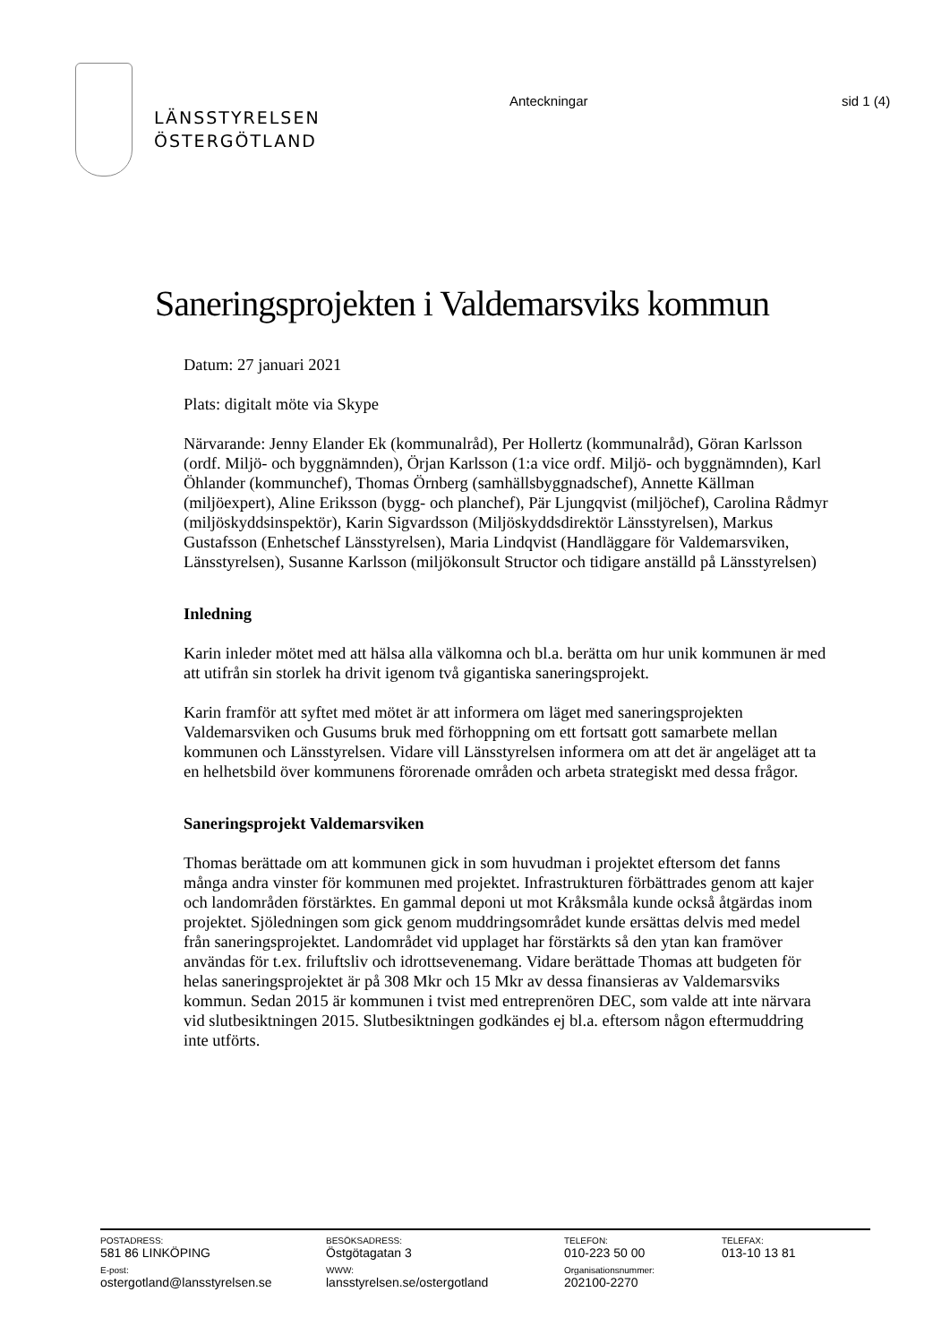LÄNSSTYRELSEN
ÖSTERGÖTLAND
Anteckningar sid 1 (4)
Saneringsprojekten i Valdemarsviks kommun
Datum: 27 januari 2021
Plats: digitalt möte via Skype
Närvarande: Jenny Elander Ek (kommunalråd), Per Hollertz (kommunalråd), Göran Karlsson (ordf. Miljö- och byggnämnden), Örjan Karlsson (1:a vice ordf. Miljö- och byggnämnden), Karl Öhlander (kommunchef), Thomas Örnberg (samhällsbyggnadschef), Annette Källman (miljöexpert), Aline Eriksson (bygg- och planchef), Pär Ljungqvist (miljöchef), Carolina Rådmyr (miljöskyddsinspektör), Karin Sigvardsson (Miljöskyddsdirektör Länsstyrelsen), Markus Gustafsson (Enhetschef Länsstyrelsen), Maria Lindqvist (Handläggare för Valdemarsviken, Länsstyrelsen), Susanne Karlsson (miljökonsult Structor och tidigare anställd på Länsstyrelsen)
Inledning
Karin inleder mötet med att hälsa alla välkomna och bl.a. berätta om hur unik kommunen är med att utifrån sin storlek ha drivit igenom två gigantiska saneringsprojekt.
Karin framför att syftet med mötet är att informera om läget med saneringsprojekten Valdemarsviken och Gusums bruk med förhoppning om ett fortsatt gott samarbete mellan kommunen och Länsstyrelsen. Vidare vill Länsstyrelsen informera om att det är angeläget att ta en helhetsbild över kommunens förorenade områden och arbeta strategiskt med dessa frågor.
Saneringsprojekt Valdemarsviken
Thomas berättade om att kommunen gick in som huvudman i projektet eftersom det fanns många andra vinster för kommunen med projektet. Infrastrukturen förbättrades genom att kajer och landområden förstärktes. En gammal deponi ut mot Kråksmåla kunde också åtgärdas inom projektet. Sjöledningen som gick genom muddringsområdet kunde ersättas delvis med medel från saneringsprojektet. Landområdet vid upplaget har förstärkts så den ytan kan framöver användas för t.ex. friluftsliv och idrottsevenemang. Vidare berättade Thomas att budgeten för helas saneringsprojektet är på 308 Mkr och 15 Mkr av dessa finansieras av Valdemarsviks kommun. Sedan 2015 är kommunen i tvist med entreprenören DEC, som valde att inte närvara vid slutbesiktningen 2015. Slutbesiktningen godkändes ej bl.a. eftersom någon eftermuddring inte utförts.
POSTADRESS:
581 86 LINKÖPING
E-post:
ostergotland@lansstyrelsen.se
BESÖKSADRESS:
Östgötagatan 3
WWW:
lansstyrelsen.se/ostergotland
TELEFON:
010-223 50 00
Organisationsnummer:
202100-2270
TELEFAX:
013-10 13 81